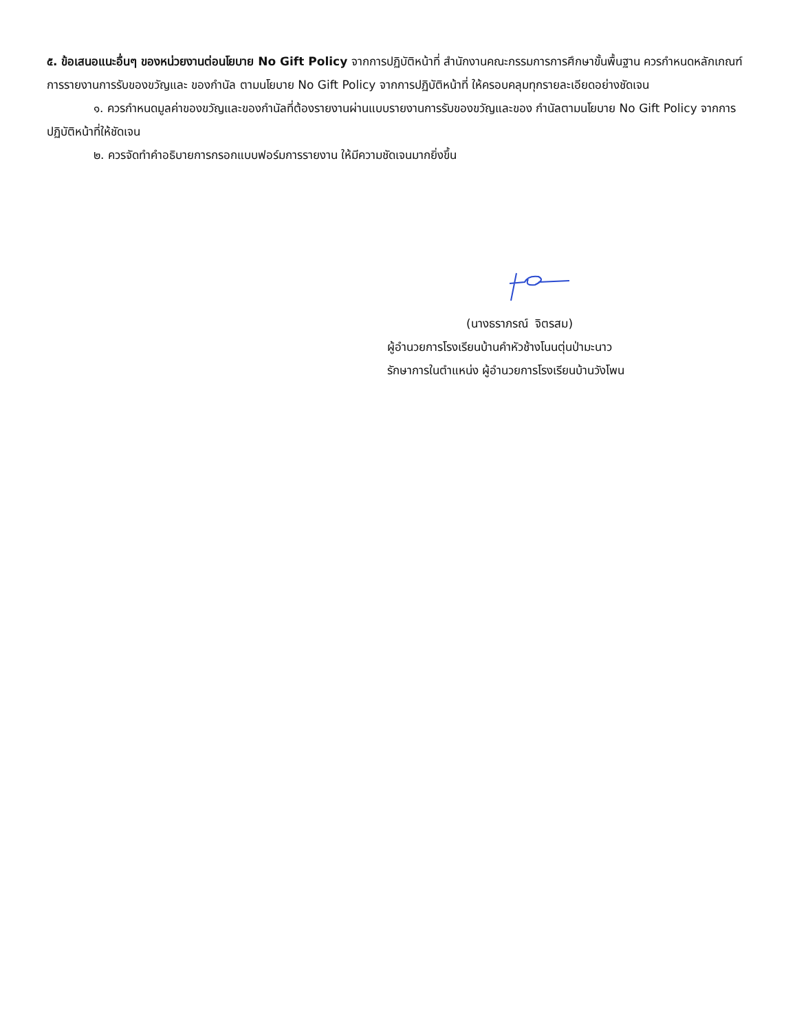๕. ข้อเสนอแนะอื่นๆ ของหน่วยงานต่อนโยบาย No Gift Policy จากการปฏิบัติหน้าที่ สำนักงานคณะกรรมการการศึกษาขั้นพื้นฐาน ควรกำหนดหลักเกณฑ์การรายงานการรับของขวัญและ ของกำนัล ตามนโยบาย No Gift Policy จากการปฏิบัติหน้าที่ ให้ครอบคลุมทุกรายละเอียดอย่างชัดเจน
๑. ควรกำหนดมูลค่าของขวัญและของกำนัลที่ต้องรายงานผ่านแบบรายงานการรับของขวัญและของ กำนัลตามนโยบาย No Gift Policy จากการปฏิบัติหน้าที่ให้ชัดเจน
๒. ควรจัดทำคำอธิบายการกรอกแบบฟอร์มการรายงาน ให้มีความชัดเจนมากยิ่งขึ้น
(นางธราภรณ์ จิตรสม)
ผู้อำนวยการโรงเรียนบ้านคำหัวช้างโนนตุ่นป่ามะนาว
รักษาการในตำแหน่ง ผู้อำนวยการโรงเรียนบ้านวังโพน